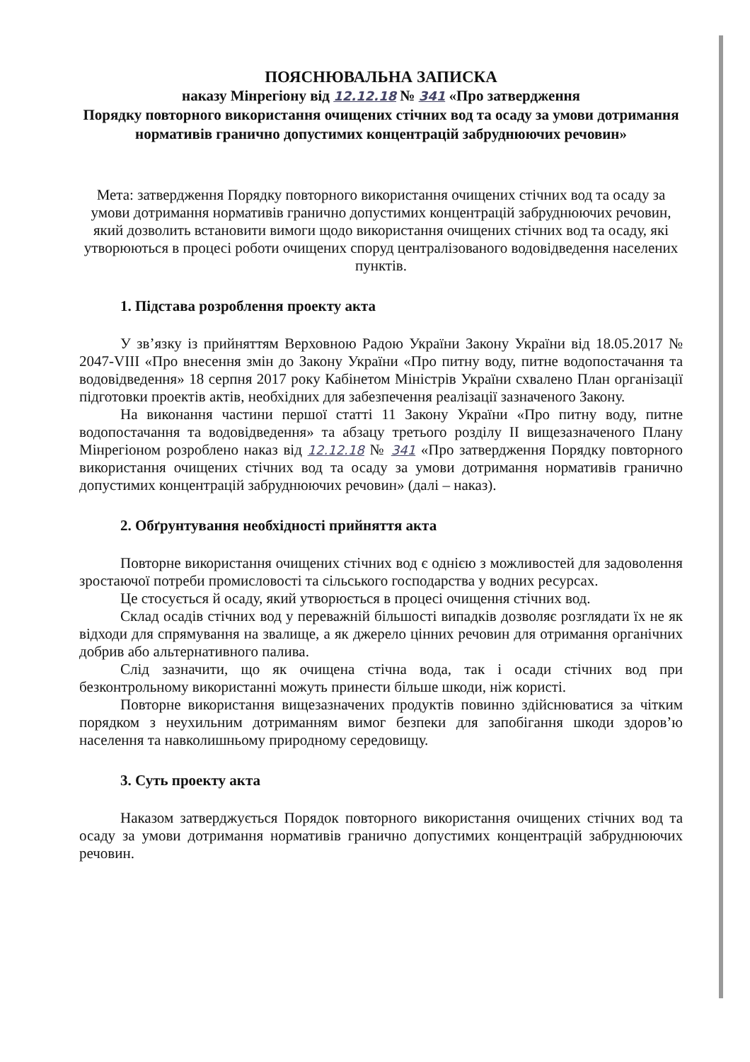ПОЯСНЮВАЛЬНА ЗАПИСКА
наказу Мінрегіону від 12.12.18 № 341 «Про затвердження
Порядку повторного використання очищених стічних вод та осаду за умови дотримання нормативів гранично допустимих концентрацій забруднюючих речовин»
Мета: затвердження Порядку повторного використання очищених стічних вод та осаду за умови дотримання нормативів гранично допустимих концентрацій забруднюючих речовин, який дозволить встановити вимоги щодо використання очищених стічних вод та осаду, які утворюються в процесі роботи очищених споруд централізованого водовідведення населених пунктів.
1. Підстава розроблення проекту акта
У зв’язку із прийняттям Верховною Радою України Закону України від 18.05.2017 № 2047-VIII «Про внесення змін до Закону України «Про питну воду, питне водопостачання та водовідведення» 18 серпня 2017 року Кабінетом Міністрів України схвалено План організації підготовки проектів актів, необхідних для забезпечення реалізації зазначеного Закону.
На виконання частини першої статті 11 Закону України «Про питну воду, питне водопостачання та водовідведення» та абзацу третього розділу II вищезазначеного Плану Мінрегіоном розроблено наказ від 12.12.18 № 341 «Про затвердження Порядку повторного використання очищених стічних вод та осаду за умови дотримання нормативів гранично допустимих концентрацій забруднюючих речовин» (далі – наказ).
2. Обґрунтування необхідності прийняття акта
Повторне використання очищених стічних вод є однією з можливостей для задоволення зростаючої потреби промисловості та сільського господарства у водних ресурсах.
Це стосується й осаду, який утворюється в процесі очищення стічних вод.
Склад осадів стічних вод у переважній більшості випадків дозволяє розглядати їх не як відходи для спрямування на звалище, а як джерело цінних речовин для отримання органічних добрив або альтернативного палива.
Слід зазначити, що як очищена стічна вода, так і осади стічних вод при безконтрольному використанні можуть принести більше шкоди, ніж користі.
Повторне використання вищезазначених продуктів повинно здійснюватися за чітким порядком з неухильним дотриманням вимог безпеки для запобігання шкоди здоров’ю населення та навколишньому природному середовищу.
3. Суть проекту акта
Наказом затверджується Порядок повторного використання очищених стічних вод та осаду за умови дотримання нормативів гранично допустимих концентрацій забруднюючих речовин.